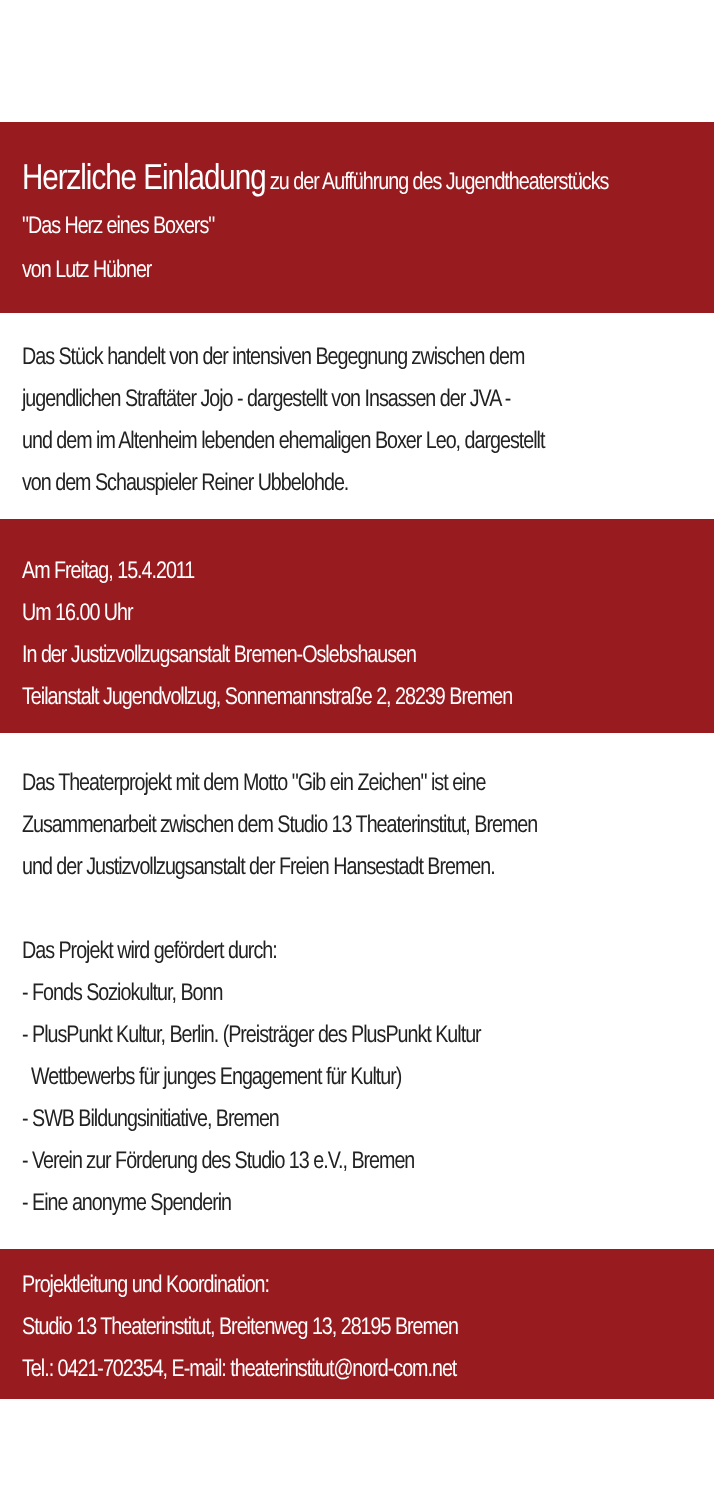Herzliche Einladung zu der Aufführung des Jugendtheaterstücks
"Das Herz eines Boxers"
von Lutz Hübner
Das Stück handelt von der intensiven Begegnung zwischen dem
jugendlichen Straftäter Jojo - dargestellt von Insassen der JVA -
und dem im Altenheim lebenden ehemaligen Boxer Leo, dargestellt
von dem Schauspieler Reiner Ubbelohde.
Am Freitag, 15.4.2011
Um 16.00 Uhr
In der Justizvollzugsanstalt Bremen-Oslebshausen
Teilanstalt Jugendvollzug, Sonnemannstraße 2, 28239 Bremen
Das Theaterprojekt mit dem Motto "Gib ein Zeichen" ist eine
Zusammenarbeit zwischen dem Studio 13 Theaterinstitut, Bremen
und der Justizvollzugsanstalt der Freien Hansestadt Bremen.
Das Projekt wird gefördert durch:
- Fonds Soziokultur, Bonn
- PlusPunkt Kultur, Berlin. (Preisträger des PlusPunkt Kultur
Wettbewerbs für junges Engagement für Kultur)
- SWB Bildungsinitiative, Bremen
- Verein zur Förderung des Studio 13 e.V., Bremen
- Eine anonyme Spenderin
Projektleitung und Koordination:
Studio 13 Theaterinstitut, Breitenweg 13, 28195 Bremen
Tel.: 0421-702354, E-mail: theaterinstitut@nord-com.net